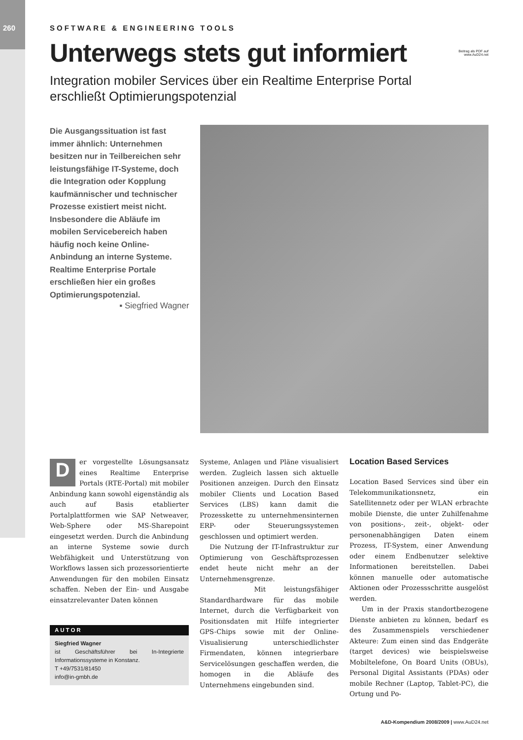260
SOFTWARE & ENGINEERING TOOLS
Unterwegs stets gut informiert Beitrag als PDF auf
www.AuD24.net
Integration mobiler Services über ein Realtime Enterprise Portal
erschließt Optimierungspotenzial
Die Ausgangssituation ist fast immer ähnlich: Unternehmen besitzen nur in Teilbereichen sehr leistungsfähige IT-Systeme, doch die Integration oder Kopplung kaufmännischer und technischer Prozesse existiert meist nicht. Insbesondere die Abläufe im mobilen Servicebereich haben häufig noch keine Online-Anbindung an interne Systeme. Realtime Enterprise Portale erschließen hier ein großes Optimierungspotenzial.
▪ Siegfried Wagner
Der vorgestellte Lösungsansatz eines Realtime Enterprise Portals (RTE-Portal) mit mobiler Anbindung kann sowohl eigenständig als auch auf Basis etablierter Portalplattformen wie SAP Netweaver, Web-Sphere oder MS-Sharepoint eingesetzt werden. Durch die Anbindung an interne Systeme sowie durch Webfähigkeit und Unterstützung von Workflows lassen sich prozessorientierte Anwendungen für den mobilen Einsatz schaffen. Neben der Ein- und Ausgabe einsatzrelevanter Daten können
AUTOR
Siegfried Wagner
ist Geschäftsführer bei In-Integrierte Informationssysteme in Konstanz.
T +49/7531/81450
info@in-gmbh.de
Systeme, Anlagen und Pläne visualisiert werden. Zugleich lassen sich aktuelle Positionen anzeigen. Durch den Einsatz mobiler Clients und Location Based Services (LBS) kann damit die Prozesskette zu unternehmensinternen ERP- oder Steuerungssystemen geschlossen und optimiert werden.
Die Nutzung der IT-Infrastruktur zur Optimierung von Geschäftsprozessen endet heute nicht mehr an der Unternehmensgrenze.
Mit leistungsfähiger Standardhardware für das mobile Internet, durch die Verfügbarkeit von Positionsdaten mit Hilfe integrierter GPS-Chips sowie mit der Online-Visualisierung unterschiedlichster Firmendaten, können integrierbare Servicelösungen geschaffen werden, die homogen in die Abläufe des Unternehmens eingebunden sind.
Location Based Services
Location Based Services sind über ein Telekommunikationsnetz, ein Satellitennetz oder per WLAN erbrachte mobile Dienste, die unter Zuhilfenahme von positions-, zeit-, objekt- oder personenabhängigen Daten einem Prozess, IT-System, einer Anwendung oder einem Endbenutzer selektive Informationen bereitstellen. Dabei können manuelle oder automatische Aktionen oder Prozessschritte ausgelöst werden.
Um in der Praxis standortbezogene Dienste anbieten zu können, bedarf es des Zusammenspiels verschiedener Akteure: Zum einen sind das Endgeräte (target devices) wie beispielsweise Mobiltelefone, On Board Units (OBUs), Personal Digital Assistants (PDAs) oder mobile Rechner (Laptop, Tablet-PC), die Ortung und Po-
A&D-Kompendium 2008/2009 | www.AuD24.net